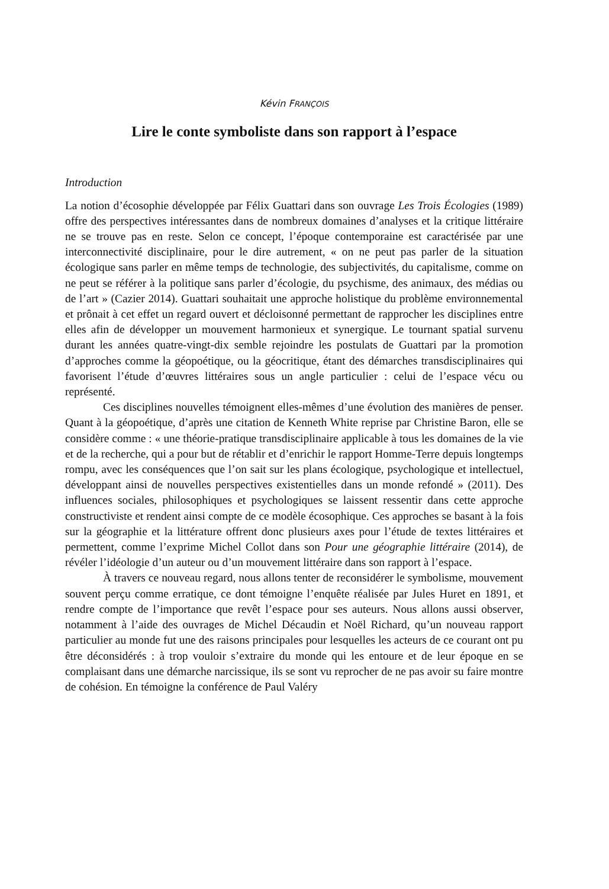Kévin FRANÇOIS
Lire le conte symboliste dans son rapport à l’espace
Introduction
La notion d’écosophie développée par Félix Guattari dans son ouvrage Les Trois Écologies (1989) offre des perspectives intéressantes dans de nombreux domaines d’analyses et la critique littéraire ne se trouve pas en reste. Selon ce concept, l’époque contemporaine est caractérisée par une interconnectivité disciplinaire, pour le dire autrement, « on ne peut pas parler de la situation écologique sans parler en même temps de technologie, des subjectivités, du capitalisme, comme on ne peut se référer à la politique sans parler d’écologie, du psychisme, des animaux, des médias ou de l’art » (Cazier 2014). Guattari souhaitait une approche holistique du problème environnemental et prônait à cet effet un regard ouvert et décloisonné permettant de rapprocher les disciplines entre elles afin de développer un mouvement harmonieux et synergique. Le tournant spatial survenu durant les années quatre-vingt-dix semble rejoindre les postulats de Guattari par la promotion d’approches comme la géopoétique, ou la géocritique, étant des démarches transdisciplinaires qui favorisent l’étude d’œuvres littéraires sous un angle particulier : celui de l’espace vécu ou représenté.
Ces disciplines nouvelles témoignent elles-mêmes d’une évolution des manières de penser. Quant à la géopoétique, d’après une citation de Kenneth White reprise par Christine Baron, elle se considère comme : « une théorie-pratique transdisciplinaire applicable à tous les domaines de la vie et de la recherche, qui a pour but de rétablir et d’enrichir le rapport Homme-Terre depuis longtemps rompu, avec les conséquences que l’on sait sur les plans écologique, psychologique et intellectuel, développant ainsi de nouvelles perspectives existentielles dans un monde refondé » (2011). Des influences sociales, philosophiques et psychologiques se laissent ressentir dans cette approche constructiviste et rendent ainsi compte de ce modèle écosophique. Ces approches se basant à la fois sur la géographie et la littérature offrent donc plusieurs axes pour l’étude de textes littéraires et permettent, comme l’exprime Michel Collot dans son Pour une géographie littéraire (2014), de révéler l’idéologie d’un auteur ou d’un mouvement littéraire dans son rapport à l’espace.
À travers ce nouveau regard, nous allons tenter de reconsidérer le symbolisme, mouvement souvent perçu comme erratique, ce dont témoigne l’enquête réalisée par Jules Huret en 1891, et rendre compte de l’importance que revêt l’espace pour ses auteurs. Nous allons aussi observer, notamment à l’aide des ouvrages de Michel Décaudin et Noël Richard, qu’un nouveau rapport particulier au monde fut une des raisons principales pour lesquelles les acteurs de ce courant ont pu être déconsidérés : à trop vouloir s’extraire du monde qui les entoure et de leur époque en se complaisant dans une démarche narcissique, ils se sont vu reprocher de ne pas avoir su faire montre de cohésion. En témoigne la conférence de Paul Valéry